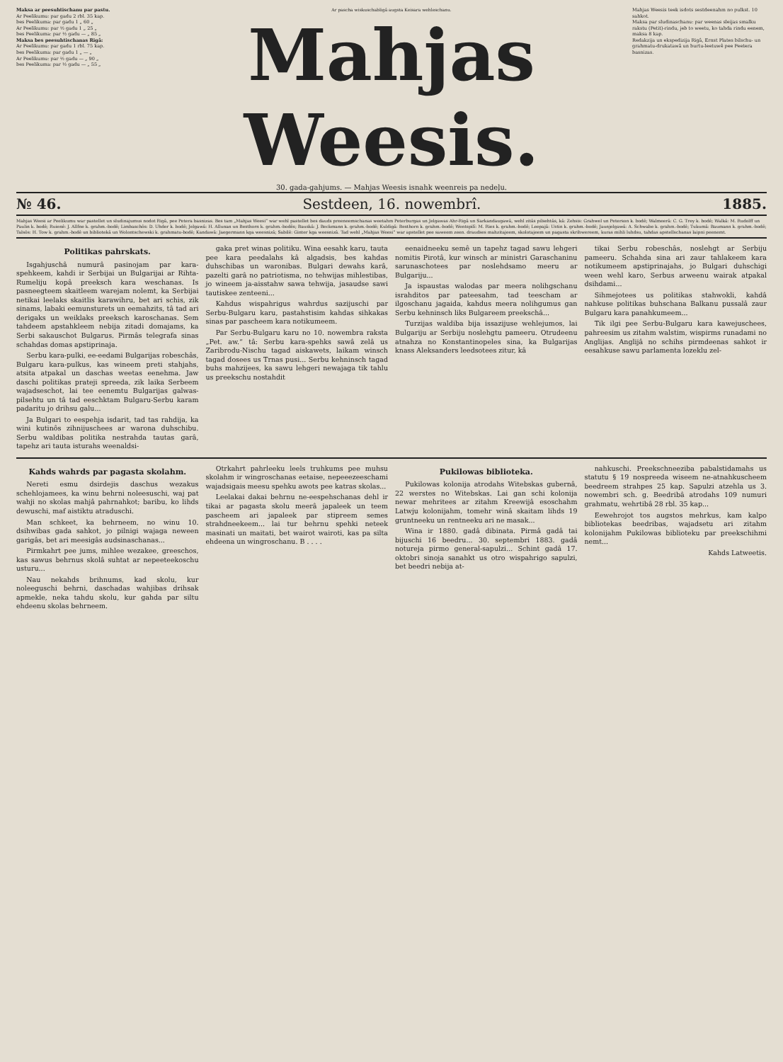Maksa ar peesuhtischanu par pastu.
Ar Peelikumu: par gadu 2 rbl. 35 kap.
bes Peelikuma: par gadu 1 „ 60 „
Ar Peelikumu: par ½ gadu 1 „ 25 „
bes Peelikuma: par ½ gadu — „ 85 „
Maksa bes peesuhtischanas Rigâ:
Ar Peelikumu: par gadu 1 rbl. 75 kap.
bes Peelikuma: par gadu 1 „ — „
Ar Peelikumu: par ½ gadu — „ 90 „
bes Peelikuma: par ½ gadu — „ 55 „
Ar pascha wiskuschabligâ augsta Keisara wehleschanu.
Mahjas Weesis.
30. gada-gahjums. — Mahjas Weesis isnahk weenreis pa nedeļu.
Mahjas Weesis teek isdots sestdeenahm no pulkst. 10 sahkot.
Maksa par sludinaschanu: par weenas sleijas smalku rakstu (Petit)-rindu, jeb to weetu, ko tahda rindu eenem, maksa 8 kap.
Redakzija un ekspedizija Rigâ, Ernst Plates bilschu- un grahmatu-drukatawâ un burtu-leetuwê pee Peetera basnizas.
№ 46. Sestdeen, 16. nowembrî. 1885.
Mahjas Weesi ar Peelikumu war pastellet un sludinajumus nodot Rigâ, pee Petera basnizas. Bes tam „Mahjas Weesi“ war wehl pastellet bes dauds preeneemschanas weetahm Peterburgas un Jelgawas Ahr-Rigâ un Sarkandaugawâ, wehl zitâs pilsehtâs, kâ: Zehsis: Grahwel un Peterson k. bodê; Walmeerâ: C. G. Trey k. bodê; Walkâ: M. Rudolff un Paulin k. bodê; Ruienê: J. Allfne k. grahm.-bodê; Limbaschôs: D. Uhder k. bodê; Jelgawâ: H. Allunan un Besthorn k. grahm.-bodês; Bauskâ: J. Beckmann k. grahm.-bodê; Kuldigâ: Besthorn k. grahm.-bodê; Wentspilî: M. Ries k. grahm.-bodê; Leepajâ: Ustin k. grahm.-bodê; Jaunjelgawâ: A. Schwabe k. grahm.-bodê; Tukumâ: Baumann k. grahm.-bodê; Talsôs: H. Tow k. grahm.-bodê un bibliotekâ un Wolontschewski k. grahmatu-bodê; Kandawâ: Jaegermann kga weesnizâ; Sabilê: Ginter kga weesnizâ. Tad wehl „Mahjas Weesi“ war apstellet pee saweem zeen. draudses mahzitajeem, skolotajeem un pagasta skrihwereem, kuras mihli luhdsu, tahdas apstellschanas laipni peenemt.
Politikas pahrskats.
Isgahjuschâ numurâ pasinojam par kara-spehkeem, kahdi ir Serbijai un Bulgarijai ar Rihta-Rumeliju kopâ preeksch kara weschanas. Is pasneegteem skaitleem warejam nolemt, ka Serbijai netikai leelaks skaitlis karawihru, bet ari schis, zik sinams, labaki eemunsturets un eemahzits, tâ tad ari derigaks un weiklaks preeksch karoschanas. Sem tahdeem apstahkleem nebija zitadi domajams, ka Serbi sakauschot Bulgarus. Pirmâs telegrafa sinas schahdas domas apstiprinaja.
Serbu kara-pulki, ee-eedami Bulgarijas robeschâs, Bulgaru kara-pulkus, kas wineem preti stahjahs, atsita atpakal un daschas weetas eenehma. Jaw daschi politikas prateji spreeda, zik laika Serbeem wajadseschot, lai tee eenemtu Bulgarijas galwas-pilsehtu un tâ tad eeschktam Bulgaru-Serbu karam padaritu jo drihsu galu...
Ja Bulgari to eespehja isdarit, tad tas rahdija, ka wini kutinôs zihnijuschees ar warona duhschibu. Serbu waldibas politika nestrahda tautas garâ, tapehz ari tauta isturahs weenaldsi-
gaka pret winas politiku. Wina eesahk karu, tauta pee kara peedalahs kâ algadsis, bes kahdas duhschibas un waronibas. Bulgari dewahs karâ, pazelti garâ no patriotisma, no tehwijas mihlestibas, jo wineem ja-aisstahw sawa tehwija, jasaudse sawi tautiskee zenteeni...
Kahdus wispahrigus wahrdus sazijuschi par Serbu-Bulgaru karu, pastahstisim kahdas sihkakas sinas par pascheem kara notikumeem.
Par Serbu-Bulgaru karu no 10. nowembra raksta „Pet. aw.“ tâ: Serbu kara-spehks sawâ zelâ us Zaribrodu-Nischu tagad aiskawets, laikam winsch tagad dosees us Trnas pusi... Serbu kehninsch tagad buhs mahzijees, ka sawu lehgeri newajaga tik tahlu us preekschu nostahdit
eenaidneeku semê un tapehz tagad sawu lehgeri nomitis Pirotâ, kur winsch ar ministri Garaschaninu sarunaschotees par noslehdsamo meeru ar Bulgariju...
Ja ispaustas walodas par meera nolihgschanu israhditos par pateesahm, tad teescham ar ilgoschanu jagaida, kahdus meera nolihgumus gan Serbu kehninsch liks Bulgareem preekschâ...
Turzijas waldiba bija issazijuse wehlejumos, lai Bulgariju ar Serbiju noslehgtu pameeru. Otrudeenu atnahza no Konstantinopeles sina, ka Bulgarijas knass Aleksanders leedsotees zitur, kâ
tikai Serbu robeschâs, noslehgt ar Serbiju pameeru. Schahda sina ari zaur tahlakeem kara notikumeem apstiprinajahs, jo Bulgari duhschigi ween wehl karo, Serbus arweenu wairak atpakal dsihdami...
Sihmejotees us politikas stahwokli, kahdâ nahkuse politikas buhschana Balkanu pussalâ zaur Bulgaru kara panahkumeem...
Tik ilgi pee Serbu-Bulgaru kara kawejuschees, pahreesim us zitahm walstim, wispirms runadami no Anglijas. Anglijâ no schihs pirmdeenas sahkot ir eesahkuse sawu parlamenta lozeklu zel-
Kahds wahrds par pagasta skolahm.
Nereti esmu dsirdejis daschus wezakus schehlojamees, ka winu behrni noleesuschi, waj pat wahji no skolas mahjâ pahrnahkot; baribu, ko lihds dewuschi, maf aistiktu atraduschi.
Man schkeet, ka behrneem, no winu 10. dsihwibas gada sahkot, jo pilnigi wajaga neween garigâs, bet ari meesigâs audsinaschanas...
Pirmkahrt pee jums, mihlee wezakee, greeschos, kas sawus behrnus skolâ suhtat ar nepeeteekoschu usturu...
Nau nekahds brihnums, kad skolu, kur noleeguschi behrni, daschadas wahjibas drihsak apmekle, neka tahdu skolu, kur gahda par siltu ehdeenu skolas behrneem.
Otrkahrt pahrleeku leels truhkums pee muhsu skolahm ir wingroschanas eetaise, nepeeezeeschami wajadsigais meesu spehku awots pee katras skolas...
Leelakai dakai behrnu ne-eespehschanas dehl ir tikai ar pagasta skolu meerâ japaleek un teem pascheem ari japaleek par stipreem semes strahdneekeem... lai tur behrnu spehki neteek masinati un maitati, bet wairot wairoti, kas pa silta ehdeena un wingroschanu. B . . . .
Pukilowas biblioteka.
Pukilowas kolonija atrodahs Witebskas gubernâ, 22 werstes no Witebskas. Lai gan schi kolonija newar mehritees ar zitahm Kreewijâ esoschahm Latwju kolonijahm, tomehr winâ skaitam lihds 19 gruntneeku un rentneeku ari ne masak...
Wina ir 1880. gadâ dibinata. Pirmâ gadâ tai bijuschi 16 beedru... 30. septembri 1883. gadâ notureja pirmo general-sapulzi... Schint gadâ 17. oktobri sinoja sanahkt us otro wispahrigo sapulzi, bet beedri nebija at-
nahkuschi. Preekschneeziba pabalstidamahs us statutu § 19 nospreeda wiseem ne-atnahkuscheem beedreem strahpes 25 kap. Sapulzi atzehla us 3. nowembri sch. g. Beedribâ atrodahs 109 numuri grahmatu, wehrtibâ 28 rbl. 35 kap...
Eewehrojot tos augstos mehrkus, kam kalpo bibliotekas beedribas, wajadsetu ari zitahm kolonijahm Pukilowas biblioteku par preekschihmi nemt...
Kahds Latweetis.